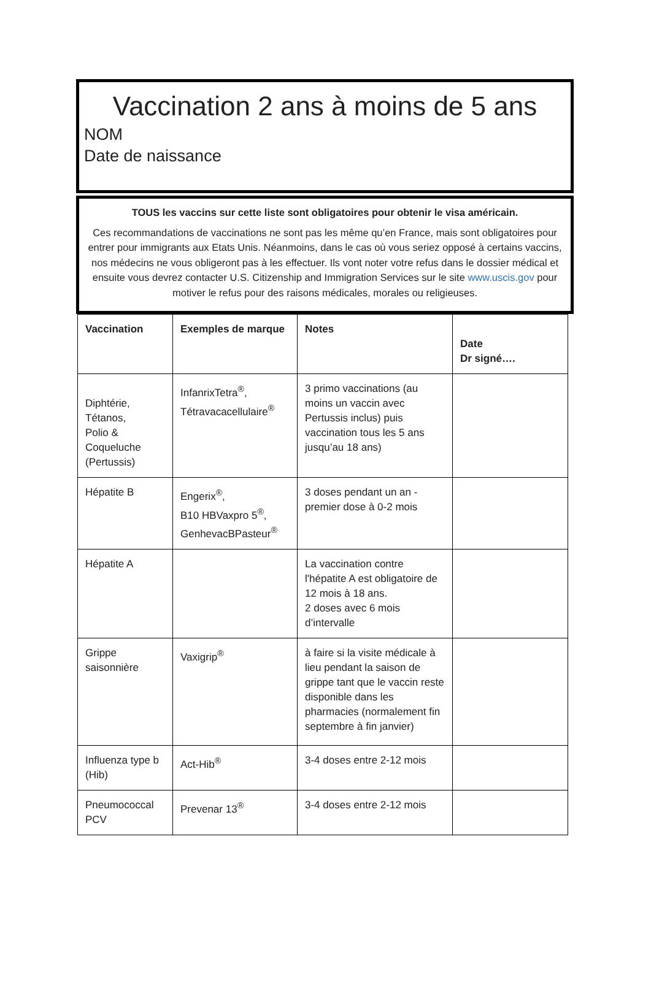Vaccination 2 ans à moins de 5 ans
NOM
Date de naissance
TOUS les vaccins sur cette liste sont obligatoires pour obtenir le visa américain.
Ces recommandations de vaccinations ne sont pas les même qu’en France, mais sont obligatoires pour entrer pour immigrants aux Etats Unis. Néanmoins, dans le cas où vous seriez opposé à certains vaccins, nos médecins ne vous obligeront pas à les effectuer. Ils vont noter votre refus dans le dossier médical et ensuite vous devrez contacter U.S. Citizenship and Immigration Services sur le site www.uscis.gov pour motiver le refus pour des raisons médicales, morales ou religieuses.
| Vaccination | Exemples de marque | Notes | Date Dr signé…. |
| --- | --- | --- | --- |
| Diphtérie, Tétanos, Polio & Coqueluche (Pertussis) | InfanrixTetra<sup>®</sup>, Tétravacacellulaire<sup>®</sup> | 3 primo vaccinations (au moins un vaccin avec Pertussis inclus) puis vaccination tous les 5 ans jusqu’au 18 ans) | |
| Hépatite B | Engerix<sup>®</sup>, B10 HBVaxpro 5<sup>®</sup>, GenhevacBPasteur<sup>®</sup> | 3 doses pendant un an - premier dose à 0-2 mois | |
| Hépatite A | | La vaccination contre l'hépatite A est obligatoire de 12 mois à 18 ans. 2 doses avec 6 mois d’intervalle | |
| Grippe saisonnière | Vaxigrip<sup>®</sup> | à faire si la visite médicale à lieu pendant la saison de grippe tant que le vaccin reste disponible dans les pharmacies (normalement fin septembre à fin janvier) | |
| Influenza type b (Hib) | Act-Hib<sup>®</sup> | 3-4 doses entre 2-12 mois | |
| Pneumococcal PCV | Prevenar 13<sup>®</sup> | 3-4 doses entre 2-12 mois | |